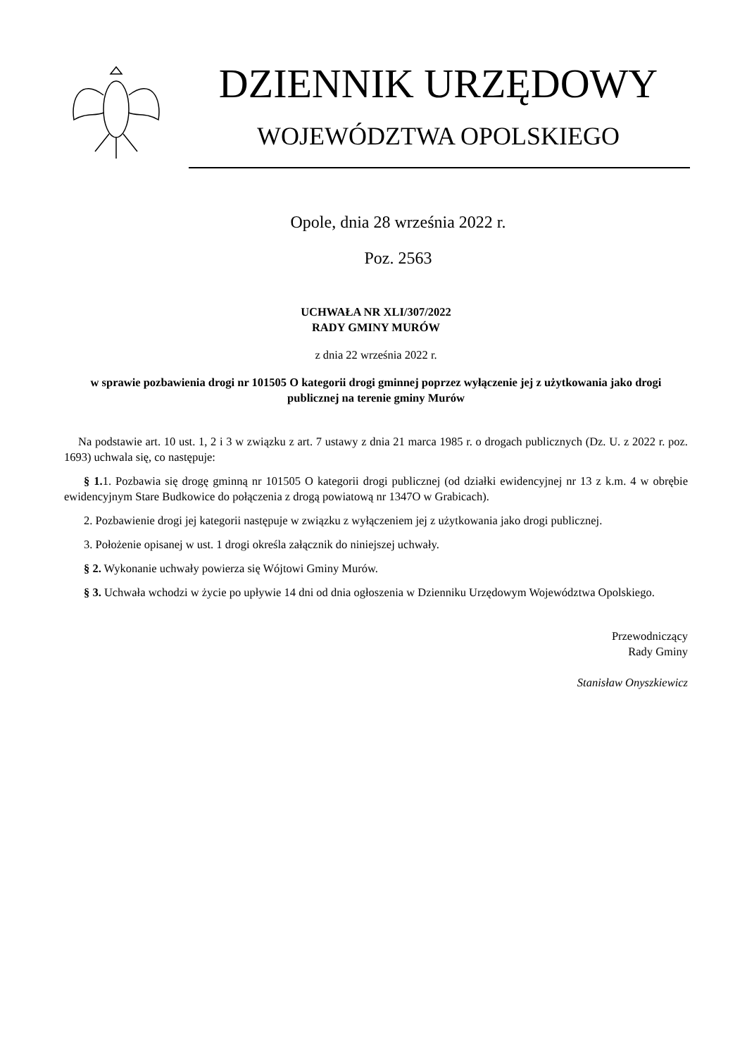DZIENNIK URZĘDOWY
WOJEWÓDZTWA OPOLSKIEGO
Opole, dnia 28 września 2022 r.
Poz. 2563
UCHWAŁA NR XLI/307/2022
RADY GMINY MURÓW
z dnia 22 września 2022 r.
w sprawie pozbawienia drogi nr 101505 O kategorii drogi gminnej poprzez wyłączenie jej z użytkowania jako drogi publicznej na terenie gminy Murów
Na podstawie art. 10 ust. 1, 2 i 3 w związku z art. 7 ustawy z dnia 21 marca 1985 r. o drogach publicznych (Dz. U. z 2022 r. poz. 1693) uchwala się, co następuje:
§ 1. 1. Pozbawia się drogę gminną nr 101505 O kategorii drogi publicznej (od działki ewidencyjnej nr 13 z k.m. 4 w obrębie ewidencyjnym Stare Budkowice do połączenia z drogą powiatową nr 1347O w Grabicach).
2. Pozbawienie drogi jej kategorii następuje w związku z wyłączeniem jej z użytkowania jako drogi publicznej.
3. Położenie opisanej w ust. 1 drogi określa załącznik do niniejszej uchwały.
§ 2. Wykonanie uchwały powierza się Wójtowi Gminy Murów.
§ 3. Uchwała wchodzi w życie po upływie 14 dni od dnia ogłoszenia w Dzienniku Urzędowym Województwa Opolskiego.
Przewodniczący
Rady Gminy
Stanisław Onyszkiewicz